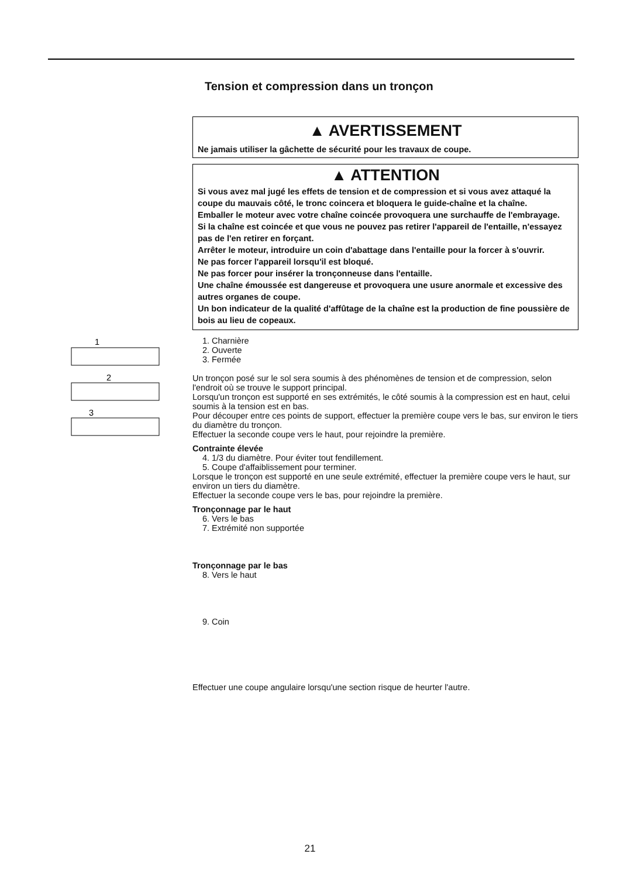Tension et compression dans un tronçon
▲ AVERTISSEMENT
Ne jamais utiliser la gâchette de sécurité pour les travaux de coupe.
▲ ATTENTION
Si vous avez mal jugé les effets de tension et de compression et si vous avez attaqué la coupe du mauvais côté, le tronc coincera et bloquera le guide-chaîne et la chaîne.
Emballer le moteur avec votre chaîne coincée provoquera une surchauffe de l'embrayage.
Si la chaîne est coincée et que vous ne pouvez pas retirer l'appareil de l'entaille, n'essayez pas de l'en retirer en forçant.
Arrêter le moteur, introduire un coin d'abattage dans l'entaille pour la forcer à s'ouvrir.
Ne pas forcer l'appareil lorsqu'il est bloqué.
Ne pas forcer pour insérer la tronçonneuse dans l'entaille.
Une chaîne émoussée est dangereuse et provoquera une usure anormale et excessive des autres organes de coupe.
Un bon indicateur de la qualité d'affûtage de la chaîne est la production de fine poussière de bois au lieu de copeaux.
1
2
3
1. Charnière
2. Ouverte
3. Fermée
Un tronçon posé sur le sol sera soumis à des phénomènes de tension et de compression, selon l'endroit où se trouve le support principal.
Lorsqu'un tronçon est supporté en ses extrémités, le côté soumis à la compression est en haut, celui soumis à la tension est en bas.
Pour découper entre ces points de support, effectuer la première coupe vers le bas, sur environ le tiers du diamètre du tronçon.
Effectuer la seconde coupe vers le haut, pour rejoindre la première.
Contrainte élevée
4. 1/3 du diamètre. Pour éviter tout fendillement.
5. Coupe d'affaiblissement pour terminer.
Lorsque le tronçon est supporté en une seule extrémité, effectuer la première coupe vers le haut, sur environ un tiers du diamètre.
Effectuer la seconde coupe vers le bas, pour rejoindre la première.
Tronçonnage par le haut
6. Vers le bas
7. Extrémité non supportée
Tronçonnage par le bas
8. Vers le haut
9. Coin
Effectuer une coupe angulaire lorsqu'une section risque de heurter l'autre.
21